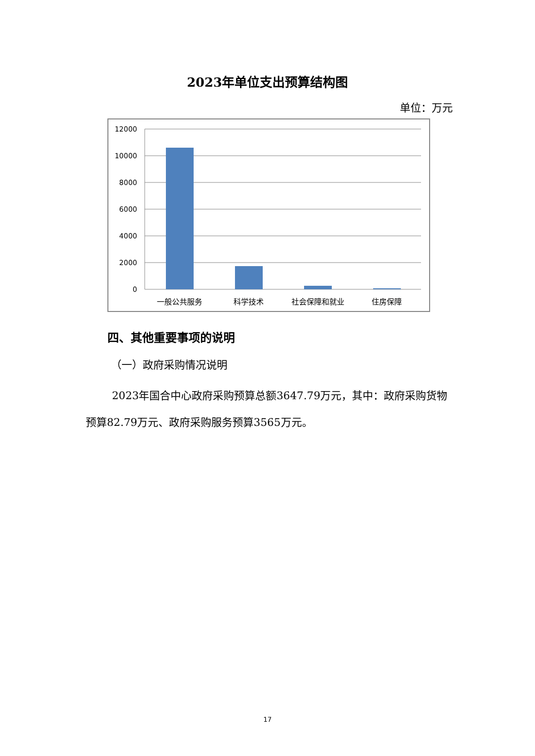2023年单位支出预算结构图
单位：万元
12000
10000
8000
6000
4000
2000
0
一般公共服务
科学技术
社会保障和就业
住房保障
四、其他重要事项的说明
（一）政府采购情况说明
2023年国合中心政府采购预算总额3647.79万元，其中：政府采购货物预算82.79万元、政府采购服务预算3565万元。
17